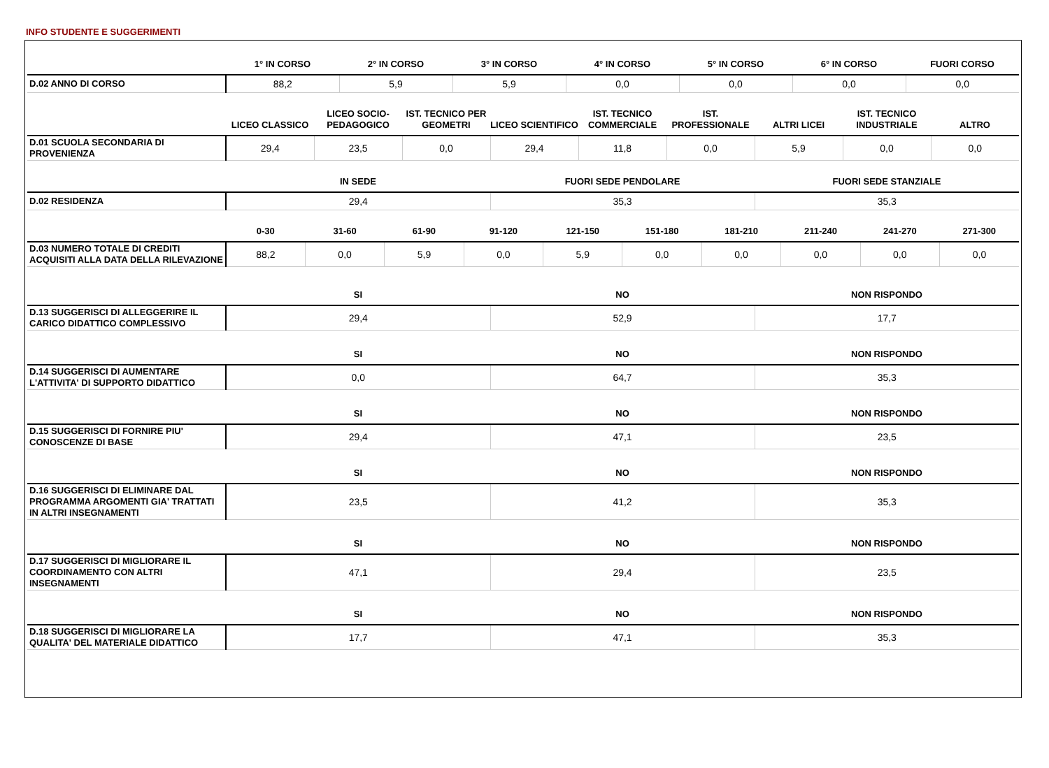INFO STUDENTE E SUGGERIMENTI
| | 1° IN CORSO | 2° IN CORSO | 3° IN CORSO | 4° IN CORSO | 5° IN CORSO | 6° IN CORSO | FUORI CORSO |
| --- | --- | --- | --- | --- | --- | --- | --- |
| D.02 ANNO DI CORSO | 88,2 | 5,9 | 5,9 | 0,0 | 0,0 | 0,0 | 0,0 |
| | LICEO CLASSICO | LICEO SOCIO-PEDAGOGICO | IST. TECNICO PER GEOMETRI | LICEO SCIENTIFICO | IST. TECNICO COMMERCIALE | IST. PROFESSIONALE | ALTRI LICEI | IST. TECNICO INDUSTRIALE | ALTRO |
| --- | --- | --- | --- | --- | --- | --- | --- | --- | --- |
| D.01 SCUOLA SECONDARIA DI PROVENIENZA | 29,4 | 23,5 | 0,0 | 29,4 | 11,8 | 0,0 | 5,9 | 0,0 | 0,0 |
| | IN SEDE | FUORI SEDE PENDOLARE | FUORI SEDE STANZIALE |
| --- | --- | --- | --- |
| D.02 RESIDENZA | 29,4 | 35,3 | 35,3 |
| | 0-30 | 31-60 | 61-90 | 91-120 | 121-150 | 151-180 | 181-210 | 211-240 | 241-270 | 271-300 |
| --- | --- | --- | --- | --- | --- | --- | --- | --- | --- | --- |
| D.03 NUMERO TOTALE DI CREDITI ACQUISITI ALLA DATA DELLA RILEVAZIONE | 88,2 | 0,0 | 5,9 | 0,0 | 5,9 | 0,0 | 0,0 | 0,0 | 0,0 | 0,0 |
| | SI | NO | NON RISPONDO |
| --- | --- | --- | --- |
| D.13 SUGGERISCI DI ALLEGGERIRE IL CARICO DIDATTICO COMPLESSIVO | 29,4 | 52,9 | 17,7 |
| | SI | NO | NON RISPONDO |
| --- | --- | --- | --- |
| D.14 SUGGERISCI DI AUMENTARE L'ATTIVITA' DI SUPPORTO DIDATTICO | 0,0 | 64,7 | 35,3 |
| | SI | NO | NON RISPONDO |
| --- | --- | --- | --- |
| D.15 SUGGERISCI DI FORNIRE PIU' CONOSCENZE DI BASE | 29,4 | 47,1 | 23,5 |
| | SI | NO | NON RISPONDO |
| --- | --- | --- | --- |
| D.16 SUGGERISCI DI ELIMINARE DAL PROGRAMMA ARGOMENTI GIA' TRATTATI IN ALTRI INSEGNAMENTI | 23,5 | 41,2 | 35,3 |
| | SI | NO | NON RISPONDO |
| --- | --- | --- | --- |
| D.17 SUGGERISCI DI MIGLIORARE IL COORDINAMENTO CON ALTRI INSEGNAMENTI | 47,1 | 29,4 | 23,5 |
| | SI | NO | NON RISPONDO |
| --- | --- | --- | --- |
| D.18 SUGGERISCI DI MIGLIORARE LA QUALITA' DEL MATERIALE DIDATTICO | 17,7 | 47,1 | 35,3 |